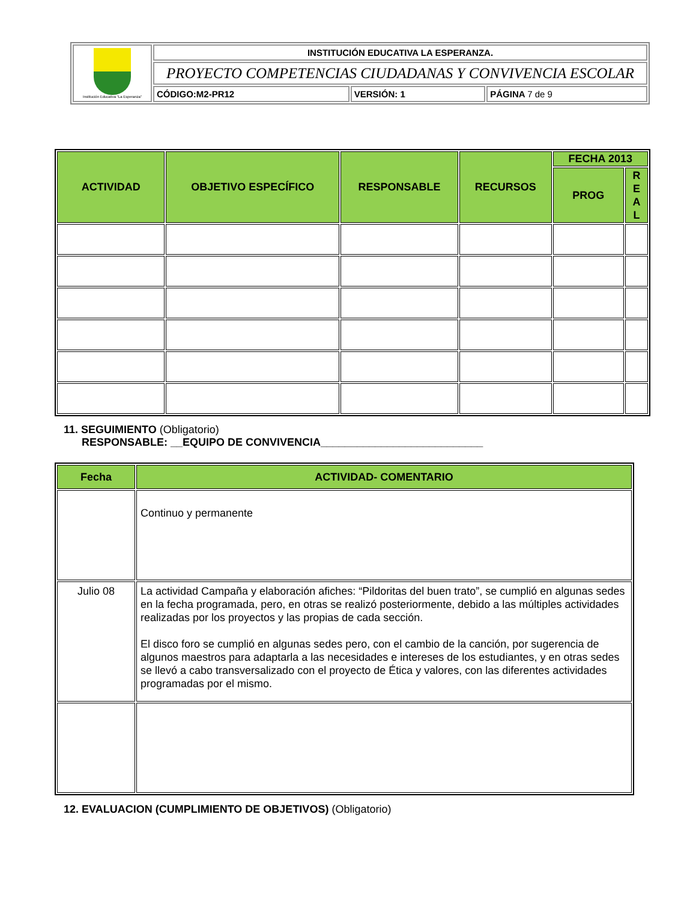| Institución Educativa "La Esperanza" | INSTITUCIÓN EDUCATIVA LA ESPERANZA. | | |
| | PROYECTO COMPETENCIAS CIUDADANAS Y CONVIVENCIA ESCOLAR | | |
| | CÓDIGO:M2-PR12 | VERSIÓN: 1 | PÁGINA 7 de 9 |
| ACTIVIDAD | OBJETIVO ESPECÍFICO | RESPONSABLE | RECURSOS | FECHA 2013 | |
| --- | --- | --- | --- | --- | --- |
| | | | | PROG | R E A L |
11. SEGUIMIENTO (Obligatorio)
RESPONSABLE: __EQUIPO DE CONVIVENCIA___________________________
| Fecha | ACTIVIDAD- COMENTARIO |
| --- | --- |
| | Continuo y permanente |
| Julio 08 | La actividad Campaña y elaboración afiches: “Pildoritas del buen trato”, se cumplió en algunas sedes en la fecha programada, pero, en otras se realizó posteriormente, debido a las múltiples actividades realizadas por los proyectos y las propias de cada sección. El disco foro se cumplió en algunas sedes pero, con el cambio de la canción, por sugerencia de algunos maestros para adaptarla a las necesidades e intereses de los estudiantes, y en otras sedes se llevó a cabo transversalizado con el proyecto de Ética y valores, con las diferentes actividades programadas por el mismo. |
12. EVALUACION (CUMPLIMIENTO DE OBJETIVOS) (Obligatorio)